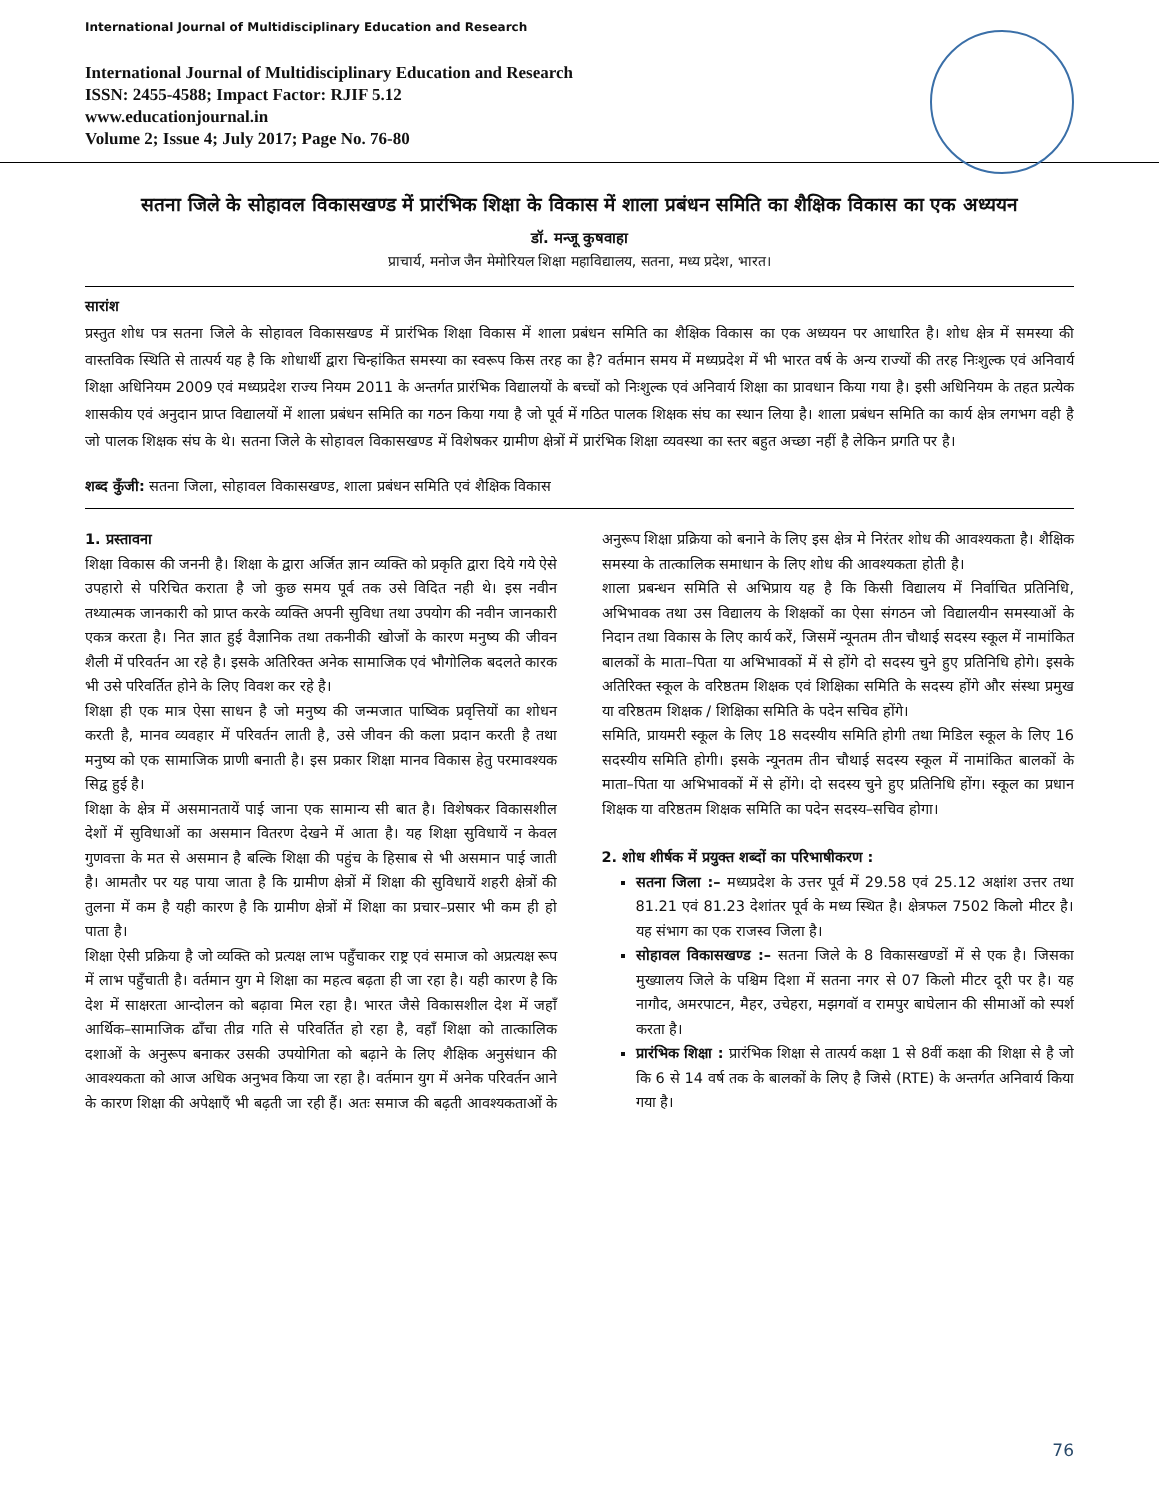International Journal of Multidisciplinary Education and Research
International Journal of Multidisciplinary Education and Research
ISSN: 2455-4588; Impact Factor: RJIF 5.12
www.educationjournal.in
Volume 2; Issue 4; July 2017; Page No. 76-80
सतना जिले के सोहावल विकासखण्ड में प्रारंभिक शिक्षा के विकास में शाला प्रबंधन समिति का शैक्षिक विकास का एक अध्ययन
डॉ. मन्जू कुषवाहा
प्राचार्य, मनोज जैन मेमोरियल शिक्षा महाविद्यालय, सतना, मध्य प्रदेश, भारत।
सारांश
प्रस्तुत शोध पत्र सतना जिले के सोहावल विकासखण्ड में प्रारंभिक शिक्षा विकास में शाला प्रबंधन समिति का शैक्षिक विकास का एक अध्ययन पर आधारित है। शोध क्षेत्र में समस्या की वास्तविक स्थिति से तात्पर्य यह है कि शोधार्थी द्वारा चिन्हांकित समस्या का स्वरूप किस तरह का है? वर्तमान समय में मध्यप्रदेश में भी भारत वर्ष के अन्य राज्यों की तरह निःशुल्क एवं अनिवार्य शिक्षा अधिनियम 2009 एवं मध्यप्रदेश राज्य नियम 2011 के अन्तर्गत प्रारंभिक विद्यालयों के बच्चों को निःशुल्क एवं अनिवार्य शिक्षा का प्रावधान किया गया है। इसी अधिनियम के तहत प्रत्येक शासकीय एवं अनुदान प्राप्त विद्यालयों में शाला प्रबंधन समिति का गठन किया गया है जो पूर्व में गठित पालक शिक्षक संघ का स्थान लिया है। शाला प्रबंधन समिति का कार्य क्षेत्र लगभग वही है जो पालक शिक्षक संघ के थे। सतना जिले के सोहावल विकासखण्ड में विशेषकर ग्रामीण क्षेत्रों में प्रारंभिक शिक्षा व्यवस्था का स्तर बहुत अच्छा नहीं है लेकिन प्रगति पर है।
शब्द कुँजी: सतना जिला, सोहावल विकासखण्ड, शाला प्रबंधन समिति एवं शैक्षिक विकास
1. प्रस्तावना
शिक्षा विकास की जननी है। शिक्षा के द्वारा अर्जित ज्ञान व्यक्ति को प्रकृति द्वारा दिये गये ऐसे उपहारो से परिचित कराता है जो कुछ समय पूर्व तक उसे विदित नही थे। इस नवीन तथ्यात्मक जानकारी को प्राप्त करके व्यक्ति अपनी सुविधा तथा उपयोग की नवीन जानकारी एकत्र करता है। नित ज्ञात हुई वैज्ञानिक तथा तकनीकी खोजों के कारण मनुष्य की जीवन शैली में परिवर्तन आ रहे है। इसके अतिरिक्त अनेक सामाजिक एवं भौगोलिक बदलते कारक भी उसे परिवर्तित होने के लिए विवश कर रहे है।
शिक्षा ही एक मात्र ऐसा साधन है जो मनुष्य की जन्मजात पाष्विक प्रवृत्तियों का शोधन करती है, मानव व्यवहार में परिवर्तन लाती है, उसे जीवन की कला प्रदान करती है तथा मनुष्य को एक सामाजिक प्राणी बनाती है। इस प्रकार शिक्षा मानव विकास हेतु परमावश्यक सिद्व हुई है।
शिक्षा के क्षेत्र में असमानतायें पाई जाना एक सामान्य सी बात है। विशेषकर विकासशील देशों में सुविधाओं का असमान वितरण देखने में आता है। यह शिक्षा सुविधायें न केवल गुणवत्ता के मत से असमान है बल्कि शिक्षा की पहुंच के हिसाब से भी असमान पाई जाती है। आमतौर पर यह पाया जाता है कि ग्रामीण क्षेत्रों में शिक्षा की सुविधायें शहरी क्षेत्रों की तुलना में कम है यही कारण है कि ग्रामीण क्षेत्रों में शिक्षा का प्रचार–प्रसार भी कम ही हो पाता है।
शिक्षा ऐसी प्रक्रिया है जो व्यक्ति को प्रत्यक्ष लाभ पहुँचाकर राष्ट्र एवं समाज को अप्रत्यक्ष रूप में लाभ पहुँचाती है। वर्तमान युग मे शिक्षा का महत्व बढ़ता ही जा रहा है। यही कारण है कि देश में साक्षरता आन्दोलन को बढ़ावा मिल रहा है। भारत जैसे विकासशील देश में जहाँ आर्थिक–सामाजिक ढाँचा तीव्र गति से परिवर्तित हो रहा है, वहाँ शिक्षा को तात्कालिक दशाओं के अनुरूप बनाकर उसकी उपयोगिता को बढ़ाने के लिए शैक्षिक अनुसंधान की आवश्यकता को आज अधिक अनुभव किया जा रहा है। वर्तमान युग में अनेक परिवर्तन आने के कारण शिक्षा की अपेक्षाएँ भी बढ़ती जा रही हैं। अतः समाज की बढ़ती आवश्यकताओं के अनुरूप शिक्षा प्रक्रिया को बनाने के लिए इस क्षेत्र मे निरंतर शोध की आवश्यकता है। शैक्षिक समस्या के तात्कालिक समाधान के लिए शोध की आवश्यकता होती है।
शाला प्रबन्धन समिति से अभिप्राय यह है कि किसी विद्यालय में निर्वाचित प्रतिनिधि, अभिभावक तथा उस विद्यालय के शिक्षकों का ऐसा संगठन जो विद्यालयीन समस्याओं के निदान तथा विकास के लिए कार्य करें, जिसमें न्यूनतम तीन चौथाई सदस्य स्कूल में नामांकित बालकों के माता–पिता या अभिभावकों में से होंगे दो सदस्य चुने हुए प्रतिनिधि होगे। इसके अतिरिक्त स्कूल के वरिष्ठतम शिक्षक एवं शिक्षिका समिति के सदस्य होंगे और संस्था प्रमुख या वरिष्ठतम शिक्षक / शिक्षिका समिति के पदेन सचिव होंगे।
समिति, प्रायमरी स्कूल के लिए 18 सदस्यीय समिति होगी तथा मिडिल स्कूल के लिए 16 सदस्यीय समिति होगी। इसके न्यूनतम तीन चौथाई सदस्य स्कूल में नामांकित बालकों के माता–पिता या अभिभावकों में से होंगे। दो सदस्य चुने हुए प्रतिनिधि होंग। स्कूल का प्रधान शिक्षक या वरिष्ठतम शिक्षक समिति का पदेन सदस्य–सचिव होगा।
2. शोध शीर्षक में प्रयुक्त शब्दों का परिभाषीकरण :
सतना जिला :– मध्यप्रदेश के उत्तर पूर्व में 29.58 एवं 25.12 अक्षांश उत्तर तथा 81.21 एवं 81.23 देशांतर पूर्व के मध्य स्थित है। क्षेत्रफल 7502 किलो मीटर है। यह संभाग का एक राजस्व जिला है।
सोहावल विकासखण्ड :– सतना जिले के 8 विकासखण्डों में से एक है। जिसका मुख्यालय जिले के पश्चिम दिशा में सतना नगर से 07 किलो मीटर दूरी पर है। यह नागौद, अमरपाटन, मैहर, उचेहरा, मझगवॉ व रामपुर बाघेलान की सीमाओं को स्पर्श करता है।
प्रारंभिक शिक्षा : प्रारंभिक शिक्षा से तात्पर्य कक्षा 1 से 8वीं कक्षा की शिक्षा से है जो कि 6 से 14 वर्ष तक के बालकों के लिए है जिसे (RTE) के अन्तर्गत अनिवार्य किया गया है।
76